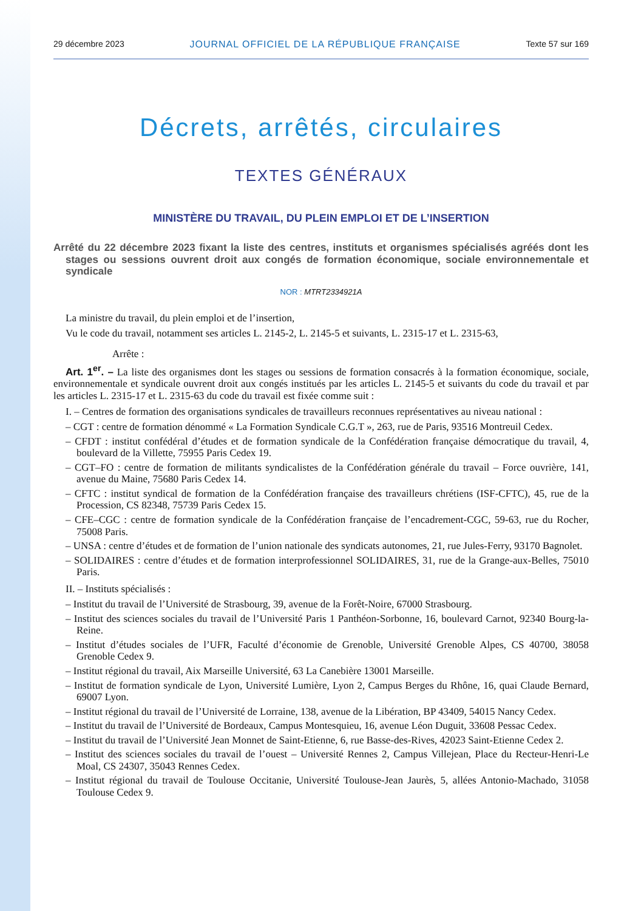29 décembre 2023 JOURNAL OFFICIEL DE LA RÉPUBLIQUE FRANÇAISE Texte 57 sur 169
Décrets, arrêtés, circulaires
TEXTES GÉNÉRAUX
MINISTÈRE DU TRAVAIL, DU PLEIN EMPLOI ET DE L’INSERTION
Arrêté du 22 décembre 2023 fixant la liste des centres, instituts et organismes spécialisés agréés dont les stages ou sessions ouvrent droit aux congés de formation économique, sociale environnementale et syndicale
NOR : MTRT2334921A
La ministre du travail, du plein emploi et de l’insertion,
Vu le code du travail, notamment ses articles L. 2145-2, L. 2145-5 et suivants, L. 2315-17 et L. 2315-63,
Arrête :
Art. 1<sup>er</sup>. – La liste des organismes dont les stages ou sessions de formation consacrés à la formation économique, sociale, environnementale et syndicale ouvrent droit aux congés institués par les articles L. 2145-5 et suivants du code du travail et par les articles L. 2315-17 et L. 2315-63 du code du travail est fixée comme suit :
I. – Centres de formation des organisations syndicales de travailleurs reconnues représentatives au niveau national :
– CGT : centre de formation dénommé « La Formation Syndicale C.G.T », 263, rue de Paris, 93516 Montreuil Cedex.
– CFDT : institut confédéral d’études et de formation syndicale de la Confédération française démocratique du travail, 4, boulevard de la Villette, 75955 Paris Cedex 19.
– CGT–FO : centre de formation de militants syndicalistes de la Confédération générale du travail – Force ouvrière, 141, avenue du Maine, 75680 Paris Cedex 14.
– CFTC : institut syndical de formation de la Confédération française des travailleurs chrétiens (ISF-CFTC), 45, rue de la Procession, CS 82348, 75739 Paris Cedex 15.
– CFE–CGC : centre de formation syndicale de la Confédération française de l’encadrement-CGC, 59-63, rue du Rocher, 75008 Paris.
– UNSA : centre d’études et de formation de l’union nationale des syndicats autonomes, 21, rue Jules-Ferry, 93170 Bagnolet.
– SOLIDAIRES : centre d’études et de formation interprofessionnel SOLIDAIRES, 31, rue de la Grange-aux-Belles, 75010 Paris.
II. – Instituts spécialisés :
– Institut du travail de l’Université de Strasbourg, 39, avenue de la Forêt-Noire, 67000 Strasbourg.
– Institut des sciences sociales du travail de l’Université Paris 1 Panthéon-Sorbonne, 16, boulevard Carnot, 92340 Bourg-la-Reine.
– Institut d’études sociales de l’UFR, Faculté d’économie de Grenoble, Université Grenoble Alpes, CS 40700, 38058 Grenoble Cedex 9.
– Institut régional du travail, Aix Marseille Université, 63 La Canebière 13001 Marseille.
– Institut de formation syndicale de Lyon, Université Lumière, Lyon 2, Campus Berges du Rhône, 16, quai Claude Bernard, 69007 Lyon.
– Institut régional du travail de l’Université de Lorraine, 138, avenue de la Libération, BP 43409, 54015 Nancy Cedex.
– Institut du travail de l’Université de Bordeaux, Campus Montesquieu, 16, avenue Léon Duguit, 33608 Pessac Cedex.
– Institut du travail de l’Université Jean Monnet de Saint-Etienne, 6, rue Basse-des-Rives, 42023 Saint-Etienne Cedex 2.
– Institut des sciences sociales du travail de l’ouest – Université Rennes 2, Campus Villejean, Place du Recteur-Henri-Le Moal, CS 24307, 35043 Rennes Cedex.
– Institut régional du travail de Toulouse Occitanie, Université Toulouse-Jean Jaurès, 5, allées Antonio-Machado, 31058 Toulouse Cedex 9.